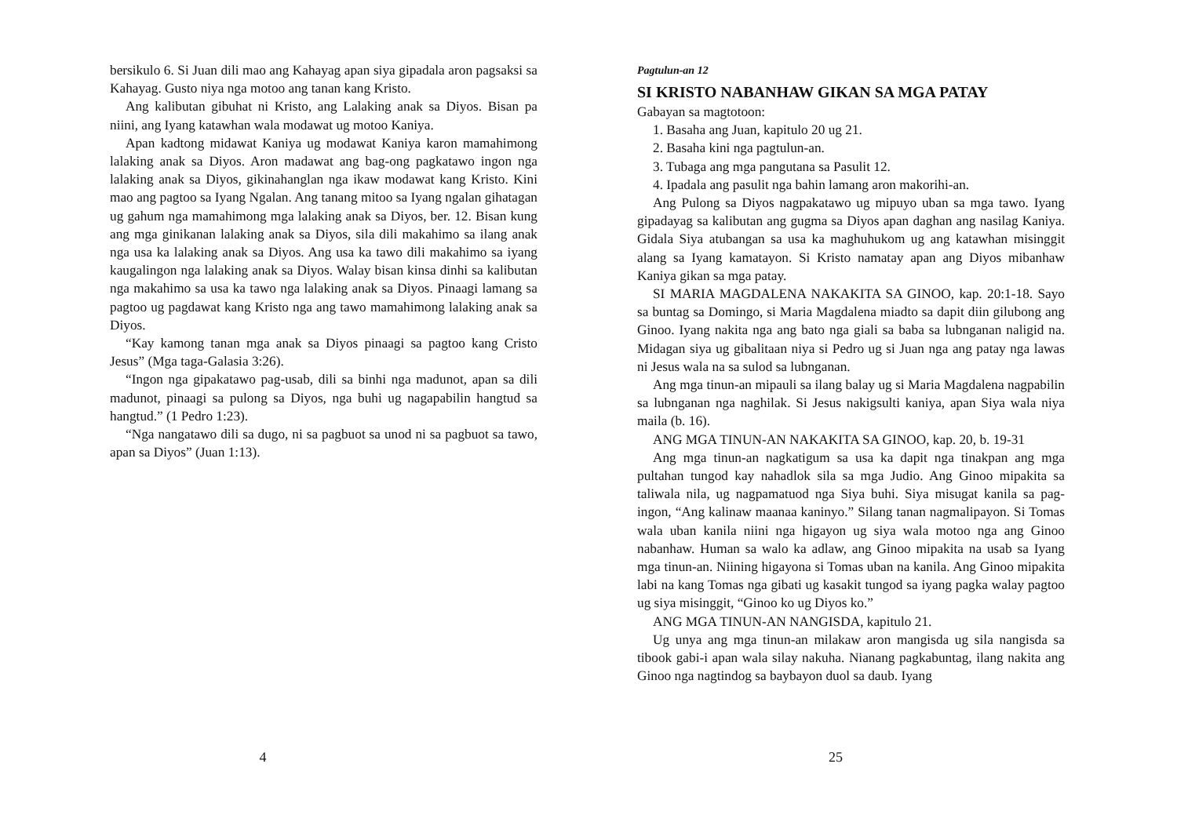bersikulo 6. Si Juan dili mao ang Kahayag apan siya gipadala aron pagsaksi sa Kahayag. Gusto niya nga motoo ang tanan kang Kristo.
Ang kalibutan gibuhat ni Kristo, ang Lalaking anak sa Diyos. Bisan pa niini, ang Iyang katawhan wala modawat ug motoo Kaniya.
Apan kadtong midawat Kaniya ug modawat Kaniya karon mamahimong lalaking anak sa Diyos. Aron madawat ang bag-ong pagkatawo ingon nga lalaking anak sa Diyos, gikinahanglan nga ikaw modawat kang Kristo. Kini mao ang pagtoo sa Iyang Ngalan. Ang tanang mitoo sa Iyang ngalan gihatagan ug gahum nga mamahimong mga lalaking anak sa Diyos, ber. 12. Bisan kung ang mga ginikanan lalaking anak sa Diyos, sila dili makahimo sa ilang anak nga usa ka lalaking anak sa Diyos. Ang usa ka tawo dili makahimo sa iyang kaugalingon nga lalaking anak sa Diyos. Walay bisan kinsa dinhi sa kalibutan nga makahimo sa usa ka tawo nga lalaking anak sa Diyos. Pinaagi lamang sa pagtoo ug pagdawat kang Kristo nga ang tawo mamahimong lalaking anak sa Diyos.
“Kay kamong tanan mga anak sa Diyos pinaagi sa pagtoo kang Cristo Jesus” (Mga taga-Galasia 3:26).
“Ingon nga gipakatawo pag-usab, dili sa binhi nga madunot, apan sa dili madunot, pinaagi sa pulong sa Diyos, nga buhi ug nagapabilin hangtud sa hangtud.” (1 Pedro 1:23).
“Nga nangatawo dili sa dugo, ni sa pagbuot sa unod ni sa pagbuot sa tawo, apan sa Diyos” (Juan 1:13).
4
Pagtulun-an 12
SI KRISTO NABANHAW GIKAN SA MGA PATAY
Gabayan sa magtotoon:
1. Basaha ang Juan, kapitulo 20 ug 21.
2. Basaha kini nga pagtulun-an.
3. Tubaga ang mga pangutana sa Pasulit 12.
4. Ipadala ang pasulit nga bahin lamang aron makorihi-an.
Ang Pulong sa Diyos nagpakatawo ug mipuyo uban sa mga tawo. Iyang gipadayag sa kalibutan ang gugma sa Diyos apan daghan ang nasilag Kaniya. Gidala Siya atubangan sa usa ka maghuhukom ug ang katawhan misinggit alang sa Iyang kamatayon. Si Kristo namatay apan ang Diyos mibanhaw Kaniya gikan sa mga patay.
SI MARIA MAGDALENA NAKAKITA SA GINOO, kap. 20:1-18. Sayo sa buntag sa Domingo, si Maria Magdalena miadto sa dapit diin gilubong ang Ginoo. Iyang nakita nga ang bato nga giali sa baba sa lubnganan naligid na. Midagan siya ug gibalitaan niya si Pedro ug si Juan nga ang patay nga lawas ni Jesus wala na sa sulod sa lubnganan.
Ang mga tinun-an mipauli sa ilang balay ug si Maria Magdalena nagpabilin sa lubnganan nga naghilak. Si Jesus nakigsulti kaniya, apan Siya wala niya maila (b. 16).
ANG MGA TINUN-AN NAKAKITA SA GINOO, kap. 20, b. 19-31
Ang mga tinun-an nagkatigum sa usa ka dapit nga tinakpan ang mga pultahan tungod kay nahadlok sila sa mga Judio. Ang Ginoo mipakita sa taliwala nila, ug nagpamatuod nga Siya buhi. Siya misugat kanila sa pag-ingon, “Ang kalinaw maanaa kaninyo.” Silang tanan nagmalipayon. Si Tomas wala uban kanila niini nga higayon ug siya wala motoo nga ang Ginoo nabanhaw. Human sa walo ka adlaw, ang Ginoo mipakita na usab sa Iyang mga tinun-an. Niining higayona si Tomas uban na kanila. Ang Ginoo mipakita labi na kang Tomas nga gibati ug kasakit tungod sa iyang pagka walay pagtoo ug siya misinggit, “Ginoo ko ug Diyos ko.”
ANG MGA TINUN-AN NANGISDA, kapitulo 21.
Ug unya ang mga tinun-an milakaw aron mangisda ug sila nangisda sa tibook gabi-i apan wala silay nakuha. Nianang pagkabuntag, ilang nakita ang Ginoo nga nagtindog sa baybayon duol sa daub. Iyang
25